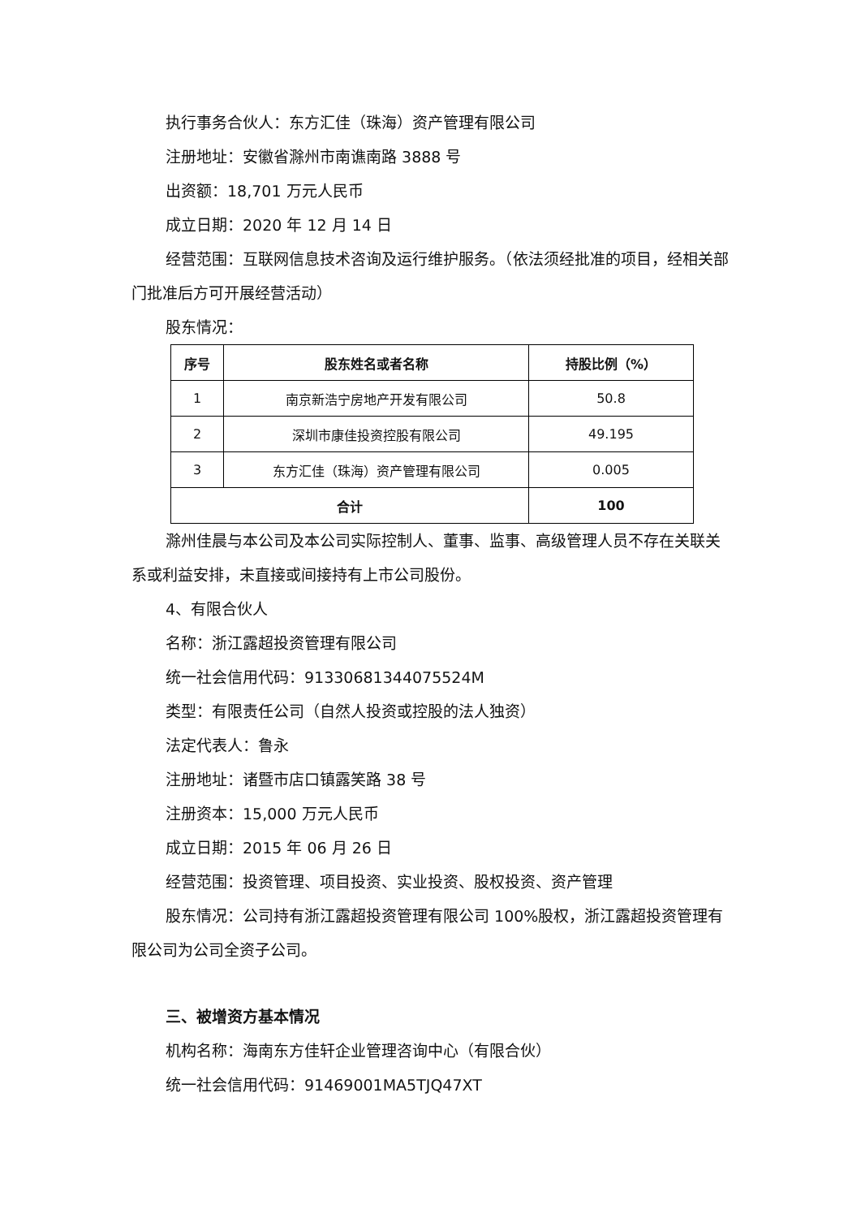执行事务合伙人：东方汇佳（珠海）资产管理有限公司
注册地址：安徽省滁州市南谯南路 3888 号
出资额：18,701 万元人民币
成立日期：2020 年 12 月 14 日
经营范围：互联网信息技术咨询及运行维护服务。（依法须经批准的项目，经相关部门批准后方可开展经营活动）
股东情况：
| 序号 | 股东姓名或者名称 | 持股比例（%） |
| --- | --- | --- |
| 1 | 南京新浩宁房地产开发有限公司 | 50.8 |
| 2 | 深圳市康佳投资控股有限公司 | 49.195 |
| 3 | 东方汇佳（珠海）资产管理有限公司 | 0.005 |
| 合计 | | 100 |
滁州佳晨与本公司及本公司实际控制人、董事、监事、高级管理人员不存在关联关系或利益安排，未直接或间接持有上市公司股份。
4、有限合伙人
名称：浙江露超投资管理有限公司
统一社会信用代码：91330681344075524M
类型：有限责任公司（自然人投资或控股的法人独资）
法定代表人：鲁永
注册地址：诸暨市店口镇露笑路 38 号
注册资本：15,000 万元人民币
成立日期：2015 年 06 月 26 日
经营范围：投资管理、项目投资、实业投资、股权投资、资产管理
股东情况：公司持有浙江露超投资管理有限公司 100%股权，浙江露超投资管理有限公司为公司全资子公司。
三、被增资方基本情况
机构名称：海南东方佳轩企业管理咨询中心（有限合伙）
统一社会信用代码：91469001MA5TJQ47XT